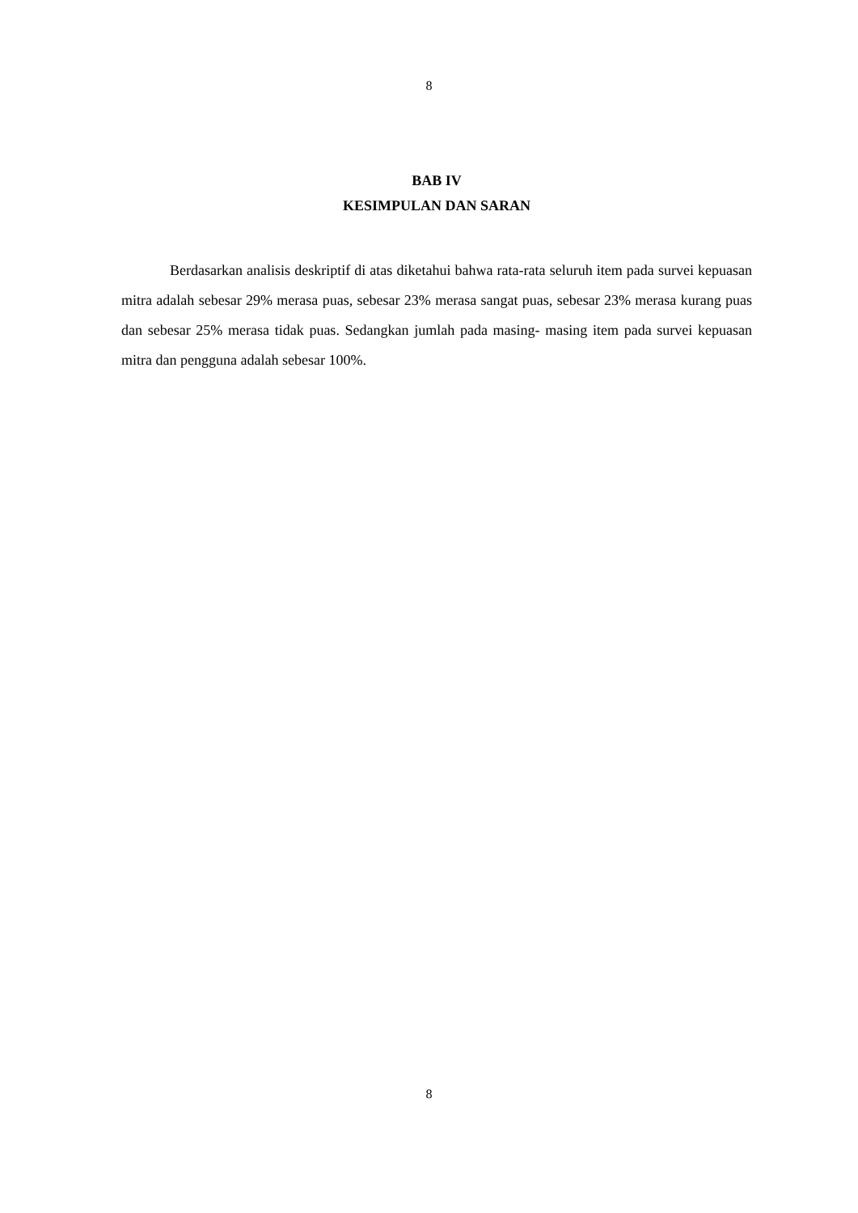8
BAB IV
KESIMPULAN DAN SARAN
Berdasarkan analisis deskriptif di atas diketahui bahwa rata-rata seluruh item pada survei kepuasan mitra adalah sebesar 29% merasa puas, sebesar 23% merasa sangat puas, sebesar 23% merasa kurang puas dan sebesar 25% merasa tidak puas. Sedangkan jumlah pada masing- masing item pada survei kepuasan mitra dan pengguna adalah sebesar 100%.
8